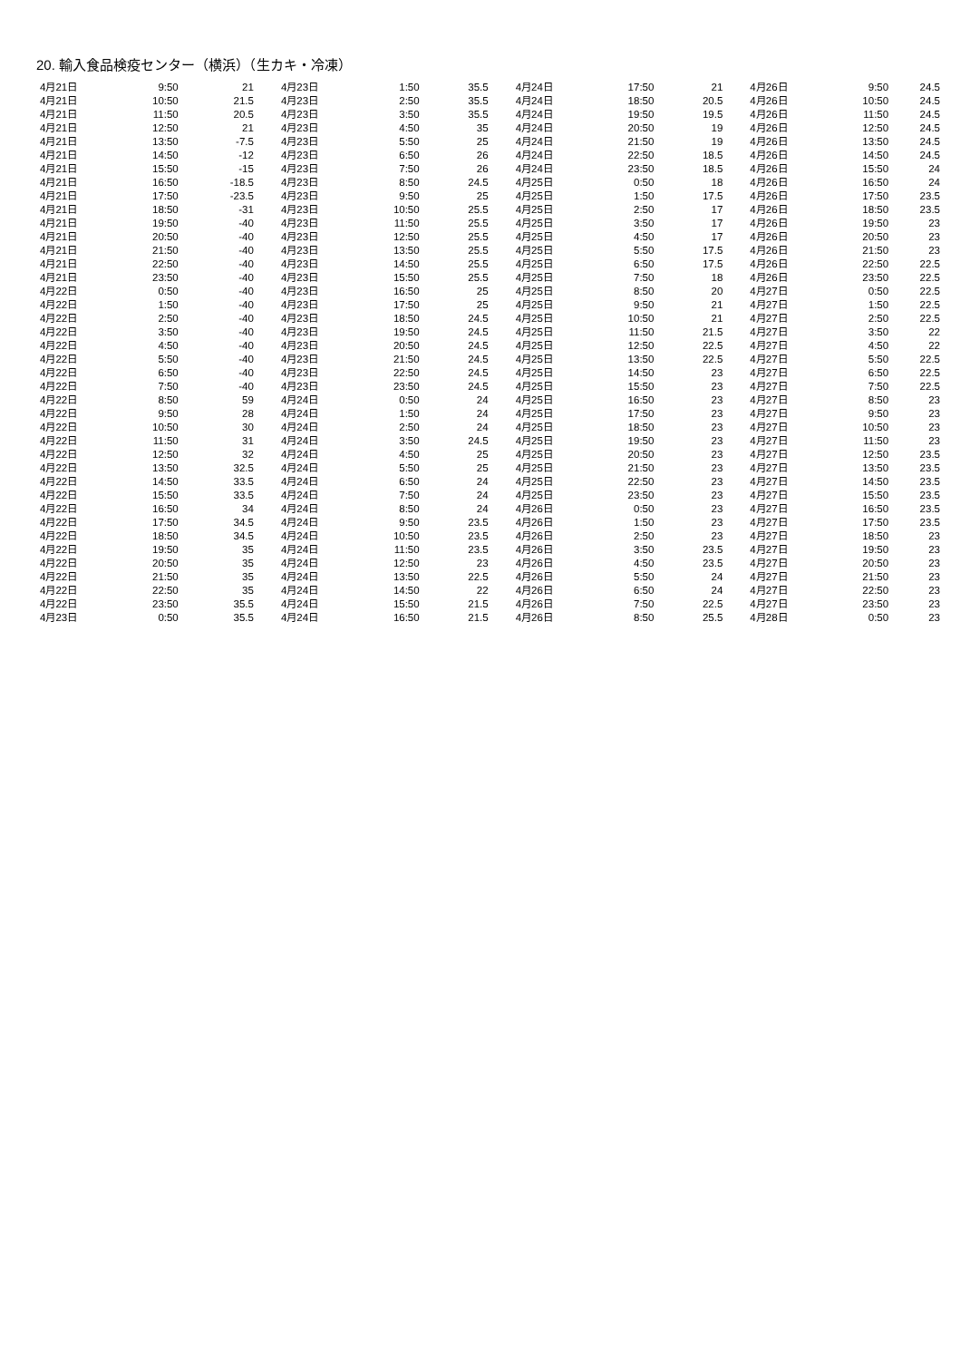20. 輸入食品検疫センター（横浜）（生カキ・冷凍）
| 4月21日 | 9:50 | 21 | 4月23日 | 1:50 | 35.5 | 4月24日 | 17:50 | 21 | 4月26日 | 9:50 | 24.5 |
| 4月21日 | 10:50 | 21.5 | 4月23日 | 2:50 | 35.5 | 4月24日 | 18:50 | 20.5 | 4月26日 | 10:50 | 24.5 |
| 4月21日 | 11:50 | 20.5 | 4月23日 | 3:50 | 35.5 | 4月24日 | 19:50 | 19.5 | 4月26日 | 11:50 | 24.5 |
| 4月21日 | 12:50 | 21 | 4月23日 | 4:50 | 35 | 4月24日 | 20:50 | 19 | 4月26日 | 12:50 | 24.5 |
| 4月21日 | 13:50 | -7.5 | 4月23日 | 5:50 | 25 | 4月24日 | 21:50 | 19 | 4月26日 | 13:50 | 24.5 |
| 4月21日 | 14:50 | -12 | 4月23日 | 6:50 | 26 | 4月24日 | 22:50 | 18.5 | 4月26日 | 14:50 | 24.5 |
| 4月21日 | 15:50 | -15 | 4月23日 | 7:50 | 26 | 4月24日 | 23:50 | 18.5 | 4月26日 | 15:50 | 24 |
| 4月21日 | 16:50 | -18.5 | 4月23日 | 8:50 | 24.5 | 4月25日 | 0:50 | 18 | 4月26日 | 16:50 | 24 |
| 4月21日 | 17:50 | -23.5 | 4月23日 | 9:50 | 25 | 4月25日 | 1:50 | 17.5 | 4月26日 | 17:50 | 23.5 |
| 4月21日 | 18:50 | -31 | 4月23日 | 10:50 | 25.5 | 4月25日 | 2:50 | 17 | 4月26日 | 18:50 | 23.5 |
| 4月21日 | 19:50 | -40 | 4月23日 | 11:50 | 25.5 | 4月25日 | 3:50 | 17 | 4月26日 | 19:50 | 23 |
| 4月21日 | 20:50 | -40 | 4月23日 | 12:50 | 25.5 | 4月25日 | 4:50 | 17 | 4月26日 | 20:50 | 23 |
| 4月21日 | 21:50 | -40 | 4月23日 | 13:50 | 25.5 | 4月25日 | 5:50 | 17.5 | 4月26日 | 21:50 | 23 |
| 4月21日 | 22:50 | -40 | 4月23日 | 14:50 | 25.5 | 4月25日 | 6:50 | 17.5 | 4月26日 | 22:50 | 22.5 |
| 4月21日 | 23:50 | -40 | 4月23日 | 15:50 | 25.5 | 4月25日 | 7:50 | 18 | 4月26日 | 23:50 | 22.5 |
| 4月22日 | 0:50 | -40 | 4月23日 | 16:50 | 25 | 4月25日 | 8:50 | 20 | 4月27日 | 0:50 | 22.5 |
| 4月22日 | 1:50 | -40 | 4月23日 | 17:50 | 25 | 4月25日 | 9:50 | 21 | 4月27日 | 1:50 | 22.5 |
| 4月22日 | 2:50 | -40 | 4月23日 | 18:50 | 24.5 | 4月25日 | 10:50 | 21 | 4月27日 | 2:50 | 22.5 |
| 4月22日 | 3:50 | -40 | 4月23日 | 19:50 | 24.5 | 4月25日 | 11:50 | 21.5 | 4月27日 | 3:50 | 22 |
| 4月22日 | 4:50 | -40 | 4月23日 | 20:50 | 24.5 | 4月25日 | 12:50 | 22.5 | 4月27日 | 4:50 | 22 |
| 4月22日 | 5:50 | -40 | 4月23日 | 21:50 | 24.5 | 4月25日 | 13:50 | 22.5 | 4月27日 | 5:50 | 22.5 |
| 4月22日 | 6:50 | -40 | 4月23日 | 22:50 | 24.5 | 4月25日 | 14:50 | 23 | 4月27日 | 6:50 | 22.5 |
| 4月22日 | 7:50 | -40 | 4月23日 | 23:50 | 24.5 | 4月25日 | 15:50 | 23 | 4月27日 | 7:50 | 22.5 |
| 4月22日 | 8:50 | 59 | 4月24日 | 0:50 | 24 | 4月25日 | 16:50 | 23 | 4月27日 | 8:50 | 23 |
| 4月22日 | 9:50 | 28 | 4月24日 | 1:50 | 24 | 4月25日 | 17:50 | 23 | 4月27日 | 9:50 | 23 |
| 4月22日 | 10:50 | 30 | 4月24日 | 2:50 | 24 | 4月25日 | 18:50 | 23 | 4月27日 | 10:50 | 23 |
| 4月22日 | 11:50 | 31 | 4月24日 | 3:50 | 24.5 | 4月25日 | 19:50 | 23 | 4月27日 | 11:50 | 23 |
| 4月22日 | 12:50 | 32 | 4月24日 | 4:50 | 25 | 4月25日 | 20:50 | 23 | 4月27日 | 12:50 | 23.5 |
| 4月22日 | 13:50 | 32.5 | 4月24日 | 5:50 | 25 | 4月25日 | 21:50 | 23 | 4月27日 | 13:50 | 23.5 |
| 4月22日 | 14:50 | 33.5 | 4月24日 | 6:50 | 24 | 4月25日 | 22:50 | 23 | 4月27日 | 14:50 | 23.5 |
| 4月22日 | 15:50 | 33.5 | 4月24日 | 7:50 | 24 | 4月25日 | 23:50 | 23 | 4月27日 | 15:50 | 23.5 |
| 4月22日 | 16:50 | 34 | 4月24日 | 8:50 | 24 | 4月26日 | 0:50 | 23 | 4月27日 | 16:50 | 23.5 |
| 4月22日 | 17:50 | 34.5 | 4月24日 | 9:50 | 23.5 | 4月26日 | 1:50 | 23 | 4月27日 | 17:50 | 23.5 |
| 4月22日 | 18:50 | 34.5 | 4月24日 | 10:50 | 23.5 | 4月26日 | 2:50 | 23 | 4月27日 | 18:50 | 23 |
| 4月22日 | 19:50 | 35 | 4月24日 | 11:50 | 23.5 | 4月26日 | 3:50 | 23.5 | 4月27日 | 19:50 | 23 |
| 4月22日 | 20:50 | 35 | 4月24日 | 12:50 | 23 | 4月26日 | 4:50 | 23.5 | 4月27日 | 20:50 | 23 |
| 4月22日 | 21:50 | 35 | 4月24日 | 13:50 | 22.5 | 4月26日 | 5:50 | 24 | 4月27日 | 21:50 | 23 |
| 4月22日 | 22:50 | 35 | 4月24日 | 14:50 | 22 | 4月26日 | 6:50 | 24 | 4月27日 | 22:50 | 23 |
| 4月22日 | 23:50 | 35.5 | 4月24日 | 15:50 | 21.5 | 4月26日 | 7:50 | 22.5 | 4月27日 | 23:50 | 23 |
| 4月23日 | 0:50 | 35.5 | 4月24日 | 16:50 | 21.5 | 4月26日 | 8:50 | 25.5 | 4月28日 | 0:50 | 23 |